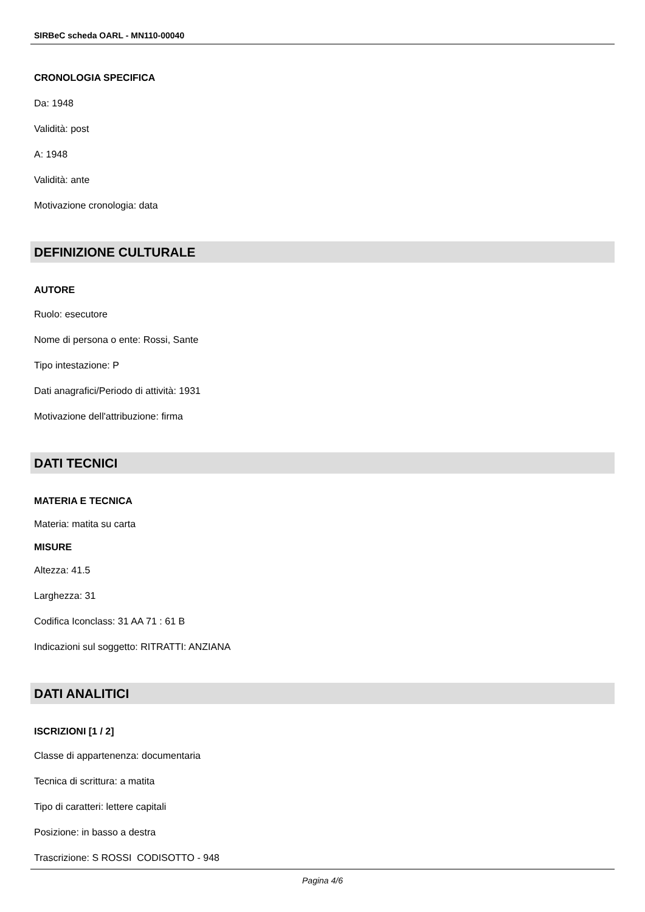SIRBeC scheda OARL - MN110-00040
CRONOLOGIA SPECIFICA
Da: 1948
Validità: post
A: 1948
Validità: ante
Motivazione cronologia: data
DEFINIZIONE CULTURALE
AUTORE
Ruolo: esecutore
Nome di persona o ente: Rossi, Sante
Tipo intestazione: P
Dati anagrafici/Periodo di attività: 1931
Motivazione dell'attribuzione: firma
DATI TECNICI
MATERIA E TECNICA
Materia: matita su carta
MISURE
Altezza: 41.5
Larghezza: 31
Codifica Iconclass: 31 AA 71 : 61 B
Indicazioni sul soggetto: RITRATTI: ANZIANA
DATI ANALITICI
ISCRIZIONI [1 / 2]
Classe di appartenenza: documentaria
Tecnica di scrittura: a matita
Tipo di caratteri: lettere capitali
Posizione: in basso a destra
Trascrizione: S ROSSI CODISOTTO - 948
Pagina 4/6